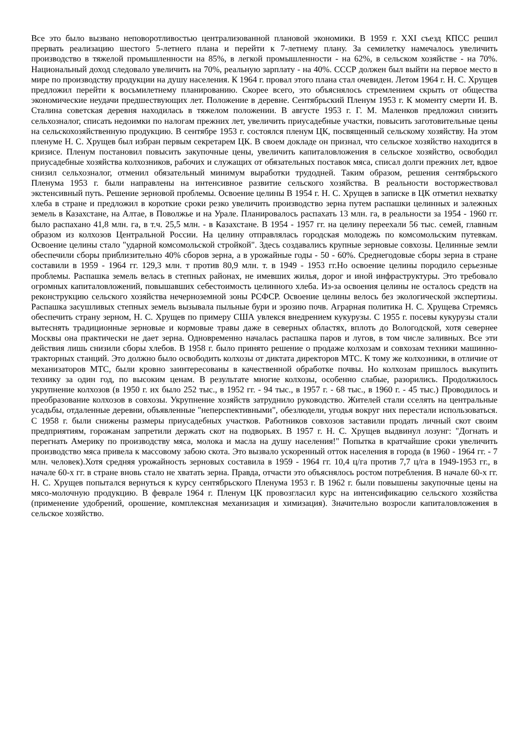Все это было вызвано неповоротливостью централизованной плановой экономики. В 1959 г. XXI съезд КПСС решил прервать реализацию шестого 5-летнего плана и перейти к 7-летнему плану. За семилетку намечалось увеличить производство в тяжелой промышленности на 85%, в легкой промышленности - на 62%, в сельском хозяйстве - на 70%. Национальный доход следовало увеличить на 70%, реальную зарплату - на 40%. СССР должен был выйти на первое место в мире по производству продукции на душу населения. К 1964 г. провал этого плана стал очевиден. Летом 1964 г. Н. С. Хрущев предложил перейти к восьмилетнему планированию. Скорее всего, это объяснялось стремлением скрыть от общества экономические неудачи предшествующих лет. Положение в деревне. Сентябрьский Пленум 1953 г. К моменту смерти И. В. Сталина советская деревня находилась в тяжелом положении. В августе 1953 г. Г. М. Маленков предложил снизить сельхозналог, списать недоимки по налогам прежних лет, увеличить приусадебные участки, повысить заготовительные цены на сельскохозяйственную продукцию. В сентябре 1953 г. состоялся пленум ЦК, посвященный сельскому хозяйству. На этом пленуме Н. С. Хрущев был избран первым секретарем ЦК. В своем докладе он признал, что сельское хозяйство находится в кризисе. Пленум постановил повысить закупочные цены, увеличить капиталовложения в сельское хозяйство, освободил приусадебные хозяйства колхозников, рабочих и служащих от обязательных поставок мяса, списал долги прежних лет, вдвое снизил сельхозналог, отменил обязательный минимум выработки трудодней. Таким образом, решения сентябрьского Пленума 1953 г. были направлены на интенсивное развитие сельского хозяйства. В реальности восторжествовал экстенсивный путь. Решение зерновой проблемы. Освоение целины В 1954 г. Н. С. Хрущев в записке в ЦК отметил нехватку хлеба в стране и предложил в короткие сроки резко увеличить производство зерна путем распашки целинных и залежных земель в Казахстане, на Алтае, в Поволжье и на Урале. Планировалось распахать 13 млн. га, в реальности за 1954 - 1960 гг. было распахано 41,8 млн. га, в т.ч. 25,5 млн. - в Казахстане. В 1954 - 1957 гг. на целину переехали 56 тыс. семей, главным образом из колхозов Центральной России. На целину отправлялась городская молодежь по комсомольским путевкам. Освоение целины стало "ударной комсомольской стройкой". Здесь создавались крупные зерновые совхозы. Целинные земли обеспечили сборы приблизительно 40% сборов зерна, а в урожайные годы - 50 - 60%. Среднегодовые сборы зерна в стране составили в 1959 - 1964 гг. 129,3 млн. т против 80,9 млн. т. в 1949 - 1953 гг.Но освоение целины породило серьезные проблемы. Распашка земель велась в степных районах, не имевших жилья, дорог и иной инфраструктуры. Это требовало огромных капиталовложений, повышавших себестоимость целинного хлеба. Из-за освоения целины не осталось средств на реконструкцию сельского хозяйства нечерноземной зоны РСФСР. Освоение целины велось без экологической экспертизы. Распашка засушливых степных земель вызывала пыльные бури и эрозию почв. Аграрная политика Н. С. Хрущева Стремясь обеспечить страну зерном, Н. С. Хрущев по примеру США увлекся внедрением кукурузы. С 1955 г. посевы кукурузы стали вытеснять традиционные зерновые и кормовые травы даже в северных областях, вплоть до Вологодской, хотя севернее Москвы она практически не дает зерна. Одновременно началась распашка паров и лугов, в том числе заливных. Все эти действия лишь снизили сборы хлебов. В 1958 г. было принято решение о продаже колхозам и совхозам техники машинно-тракторных станций. Это должно было освободить колхозы от диктата директоров МТС. К тому же колхозники, в отличие от механизаторов МТС, были кровно заинтересованы в качественной обработке почвы. Но колхозам пришлось выкупить технику за один год, по высоким ценам. В результате многие колхозы, особенно слабые, разорились. Продолжилось укрупнение колхозов (в 1950 г. их было 252 тыс., в 1952 гг. - 94 тыс., в 1957 г. - 68 тыс., в 1960 г. - 45 тыс.) Проводилось и преобразование колхозов в совхозы. Укрупнение хозяйств затруднило руководство. Жителей стали сселять на центральные усадьбы, отдаленные деревни, объявленные "неперспективными", обезлюдели, угодья вокруг них перестали использоваться. С 1958 г. были снижены размеры приусадебных участков. Работников совхозов заставили продать личный скот своим предприятиям, горожанам запретили держать скот на подворьях. В 1957 г. Н. С. Хрущев выдвинул лозунг: "Догнать и перегнать Америку по производству мяса, молока и масла на душу населения!" Попытка в кратчайшие сроки увеличить производство мяса привела к массовому забою скота. Это вызвало ускоренный отток населения в города (в 1960 - 1964 гг. - 7 млн. человек).Хотя средняя урожайность зерновых составила в 1959 - 1964 гг. 10,4 ц/га против 7,7 ц/га в 1949-1953 гг., в начале 60-х гг. в стране вновь стало не хватать зерна. Правда, отчасти это объяснялось ростом потребления. В начале 60-х гг. Н. С. Хрущев попытался вернуться к курсу сентябрьского Пленума 1953 г. В 1962 г. были повышены закупочные цены на мясо-молочную продукцию. В феврале 1964 г. Пленум ЦК провозгласил курс на интенсификацию сельского хозяйства (применение удобрений, орошение, комплексная механизация и химизация). Значительно возросли капиталовложения в сельское хозяйство.